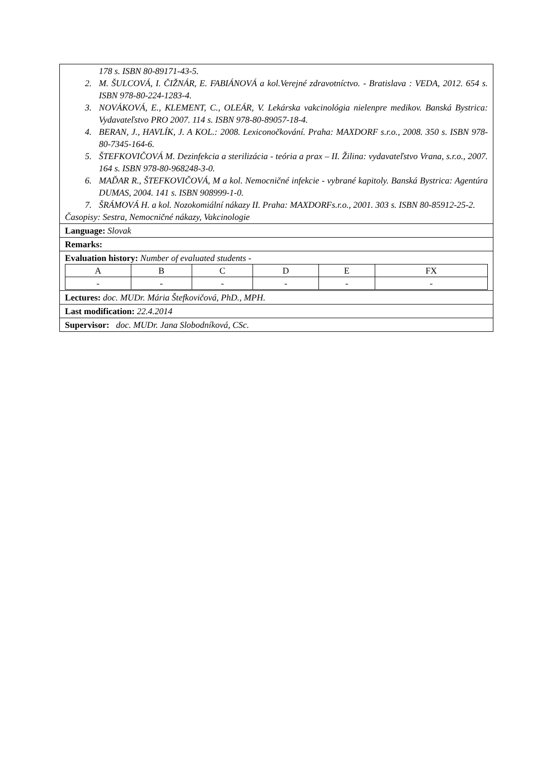| 178 s. ISBN 80-89171-43-5. 2. M. ŠULCOVÁ, I. ČIŽNÁR, E. FABIÁNOVÁ a kol.Verejné zdravotníctvo. - Bratislava : VEDA, 2012. 654 s. ISBN 978-80-224-1283-4. 3. NOVÁKOVÁ, E., KLEMENT, C., OLEÁR, V. Lekárska vakcinológia nielenpre medikov. Banská Bystrica: Vydavateľstvo PRO 2007. 114 s. ISBN 978-80-89057-18-4. 4. BERAN, J., HAVLÍK, J. A KOL.: 2008. Lexiconočkování. Praha: MAXDORF s.r.o., 2008. 350 s. ISBN 978-80-7345-164-6. 5. ŠTEFKOVIČOVÁ M. Dezinfekcia a sterilizácia - teória a prax – II. Žilina: vydavateľstvo Vrana, s.r.o., 2007. 164 s. ISBN 978-80-968248-3-0. 6. MAĎAR R., ŠTEFKOVIČOVÁ, M a kol. Nemocničné infekcie - vybrané kapitoly. Banská Bystrica: Agentúra DUMAS, 2004. 141 s. ISBN 908999-1-0. 7. ŠRÁMOVÁ H. a kol. Nozokomiální nákazy II. Praha: MAXDORFs.r.o., 2001. 303 s. ISBN 80-85912-25-2. Časopisy: Sestra, Nemocničné nákazy, Vakcinologie |
| Language: Slovak |
| Remarks: |
| Evaluation history: Number of evaluated students - / A / B / C / D / E / FX / / - / - / - / - / - / - / |
| Lectures: doc. MUDr. Mária Štefkovičová, PhD., MPH. |
| Last modification: 22.4.2014 |
| Supervisor: doc. MUDr. Jana Slobodníková, CSc. |